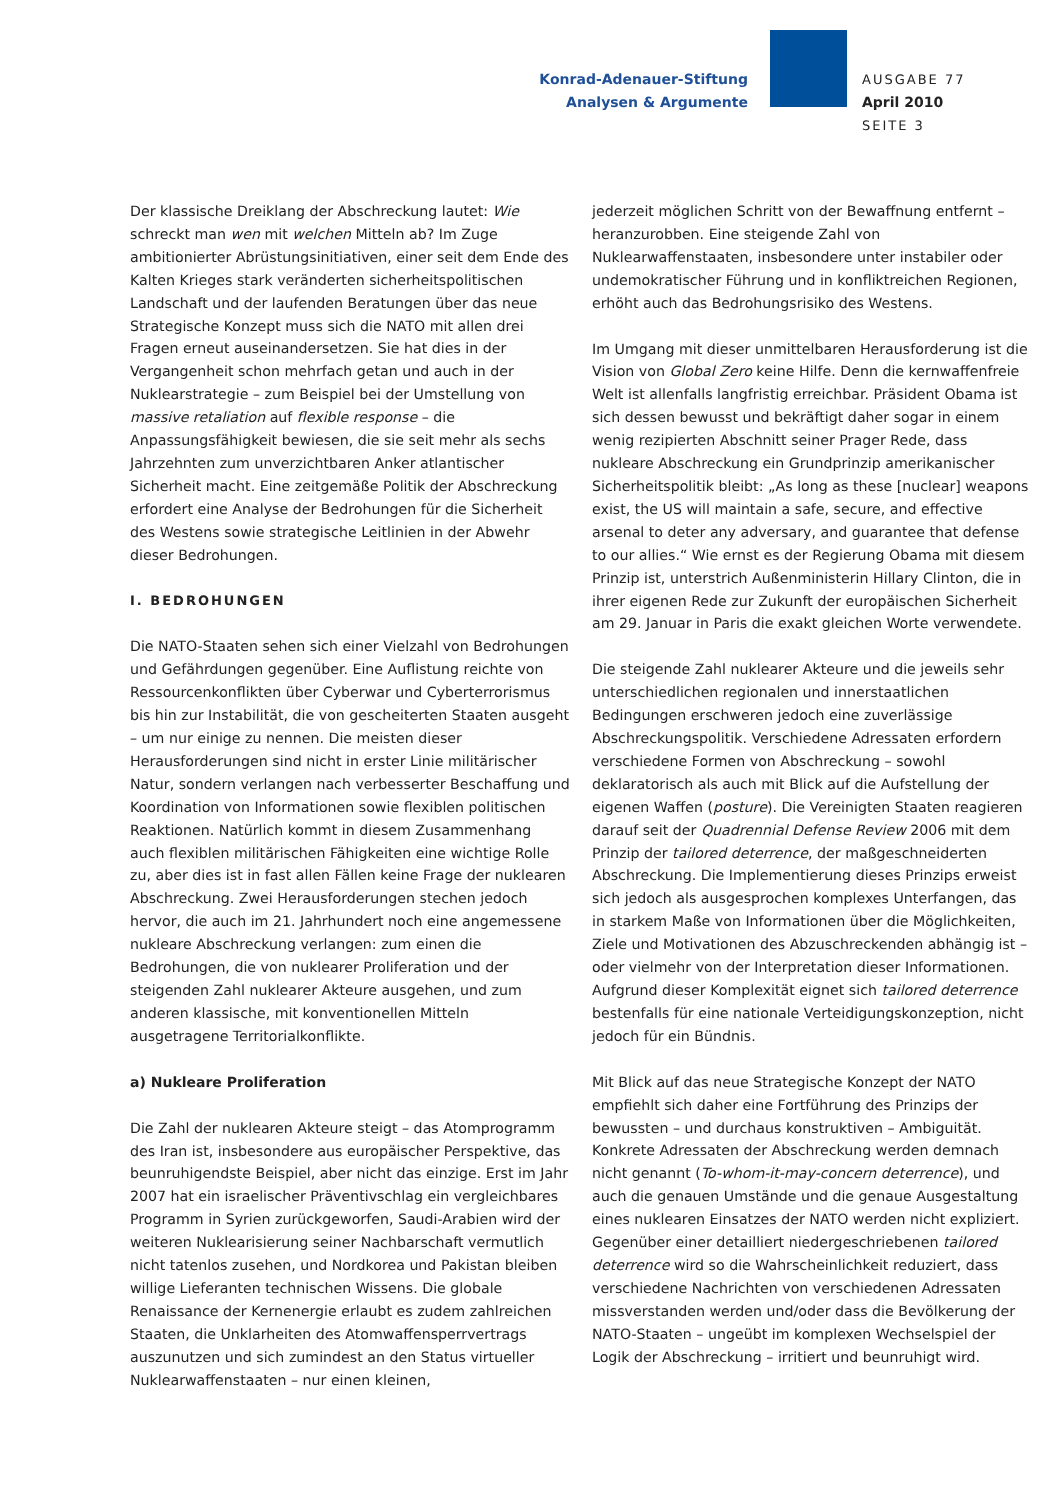Konrad-Adenauer-Stiftung
Analysen & Argumente
AUSGABE 77
April 2010
SEITE 3
Der klassische Dreiklang der Abschreckung lautet: Wie schreckt man wen mit welchen Mitteln ab? Im Zuge ambitionierter Abrüstungsinitiativen, einer seit dem Ende des Kalten Krieges stark veränderten sicherheitspolitischen Landschaft und der laufenden Beratungen über das neue Strategische Konzept muss sich die NATO mit allen drei Fragen erneut auseinandersetzen. Sie hat dies in der Vergangenheit schon mehrfach getan und auch in der Nuklearstrategie – zum Beispiel bei der Umstellung von massive retaliation auf flexible response – die Anpassungsfähigkeit bewiesen, die sie seit mehr als sechs Jahrzehnten zum unverzichtbaren Anker atlantischer Sicherheit macht. Eine zeitgemäße Politik der Abschreckung erfordert eine Analyse der Bedrohungen für die Sicherheit des Westens sowie strategische Leitlinien in der Abwehr dieser Bedrohungen.
I. BEDROHUNGEN
Die NATO-Staaten sehen sich einer Vielzahl von Bedrohungen und Gefährdungen gegenüber. Eine Auflistung reichte von Ressourcenkonflikten über Cyberwar und Cyberterrorismus bis hin zur Instabilität, die von gescheiterten Staaten ausgeht – um nur einige zu nennen. Die meisten dieser Herausforderungen sind nicht in erster Linie militärischer Natur, sondern verlangen nach verbesserter Beschaffung und Koordination von Informationen sowie flexiblen politischen Reaktionen. Natürlich kommt in diesem Zusammenhang auch flexiblen militärischen Fähigkeiten eine wichtige Rolle zu, aber dies ist in fast allen Fällen keine Frage der nuklearen Abschreckung. Zwei Herausforderungen stechen jedoch hervor, die auch im 21. Jahrhundert noch eine angemessene nukleare Abschreckung verlangen: zum einen die Bedrohungen, die von nuklearer Proliferation und der steigenden Zahl nuklearer Akteure ausgehen, und zum anderen klassische, mit konventionellen Mitteln ausgetragene Territorialkonflikte.
a) Nukleare Proliferation
Die Zahl der nuklearen Akteure steigt – das Atomprogramm des Iran ist, insbesondere aus europäischer Perspektive, das beunruhigendste Beispiel, aber nicht das einzige. Erst im Jahr 2007 hat ein israelischer Präventivschlag ein vergleichbares Programm in Syrien zurückgeworfen, Saudi-Arabien wird der weiteren Nuklearisierung seiner Nachbarschaft vermutlich nicht tatenlos zusehen, und Nordkorea und Pakistan bleiben willige Lieferanten technischen Wissens. Die globale Renaissance der Kernenergie erlaubt es zudem zahlreichen Staaten, die Unklarheiten des Atomwaffensperrvertrags auszunutzen und sich zumindest an den Status virtueller Nuklearwaffenstaaten – nur einen kleinen,
jederzeit möglichen Schritt von der Bewaffnung entfernt – heranzurobben. Eine steigende Zahl von Nuklearwaffenstaaten, insbesondere unter instabiler oder undemokratischer Führung und in konfliktreichen Regionen, erhöht auch das Bedrohungsrisiko des Westens.
Im Umgang mit dieser unmittelbaren Herausforderung ist die Vision von Global Zero keine Hilfe. Denn die kernwaffenfreie Welt ist allenfalls langfristig erreichbar. Präsident Obama ist sich dessen bewusst und bekräftigt daher sogar in einem wenig rezipierten Abschnitt seiner Prager Rede, dass nukleare Abschreckung ein Grundprinzip amerikanischer Sicherheitspolitik bleibt: „As long as these [nuclear] weapons exist, the US will maintain a safe, secure, and effective arsenal to deter any adversary, and guarantee that defense to our allies.“ Wie ernst es der Regierung Obama mit diesem Prinzip ist, unterstrich Außenministerin Hillary Clinton, die in ihrer eigenen Rede zur Zukunft der europäischen Sicherheit am 29. Januar in Paris die exakt gleichen Worte verwendete.
Die steigende Zahl nuklearer Akteure und die jeweils sehr unterschiedlichen regionalen und innerstaatlichen Bedingungen erschweren jedoch eine zuverlässige Abschreckungspolitik. Verschiedene Adressaten erfordern verschiedene Formen von Abschreckung – sowohl deklaratorisch als auch mit Blick auf die Aufstellung der eigenen Waffen (posture). Die Vereinigten Staaten reagieren darauf seit der Quadrennial Defense Review 2006 mit dem Prinzip der tailored deterrence, der maßgeschneiderten Abschreckung. Die Implementierung dieses Prinzips erweist sich jedoch als ausgesprochen komplexes Unterfangen, das in starkem Maße von Informationen über die Möglichkeiten, Ziele und Motivationen des Abzuschreckenden abhängig ist – oder vielmehr von der Interpretation dieser Informationen. Aufgrund dieser Komplexität eignet sich tailored deterrence bestenfalls für eine nationale Verteidigungskonzeption, nicht jedoch für ein Bündnis.
Mit Blick auf das neue Strategische Konzept der NATO empfiehlt sich daher eine Fortführung des Prinzips der bewussten – und durchaus konstruktiven – Ambiguität. Konkrete Adressaten der Abschreckung werden demnach nicht genannt (To-whom-it-may-concern deterrence), und auch die genauen Umstände und die genaue Ausgestaltung eines nuklearen Einsatzes der NATO werden nicht expliziert. Gegenüber einer detailliert niedergeschriebenen tailored deterrence wird so die Wahrscheinlichkeit reduziert, dass verschiedene Nachrichten von verschiedenen Adressaten missverstanden werden und/oder dass die Bevölkerung der NATO-Staaten – ungeübt im komplexen Wechselspiel der Logik der Abschreckung – irritiert und beunruhigt wird.